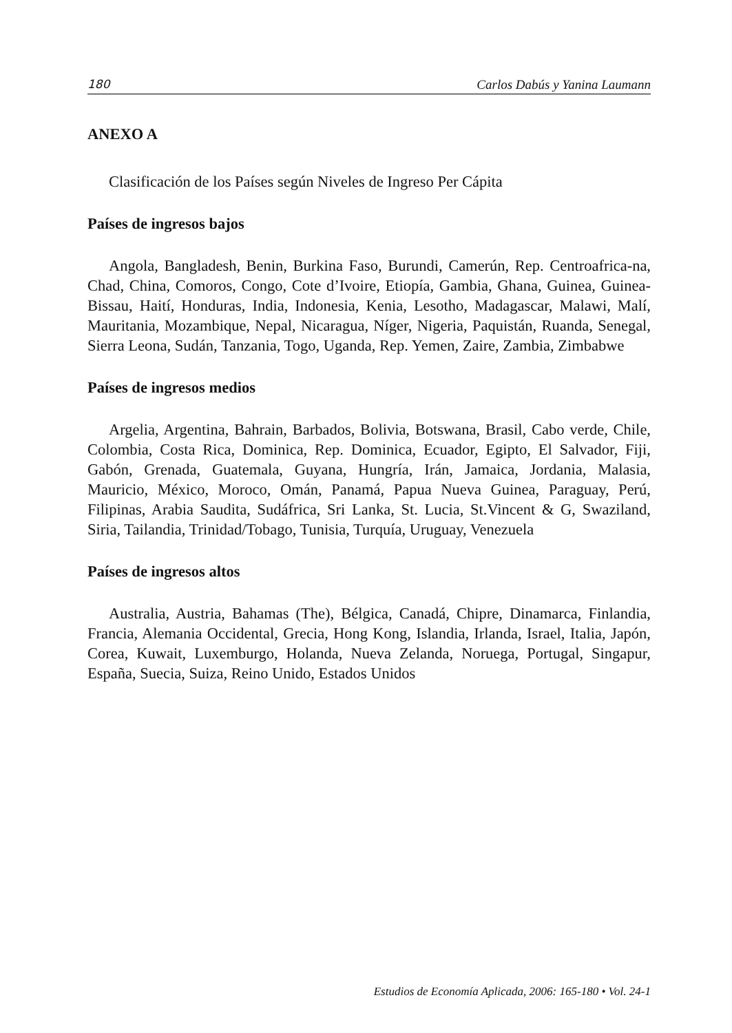180 Carlos Dabús y Yanina Laumann
ANEXO A
Clasificación de los Países según Niveles de Ingreso Per Cápita
Países de ingresos bajos
Angola, Bangladesh, Benin, Burkina Faso, Burundi, Camerún, Rep. Centroafrica-na, Chad, China, Comoros, Congo, Cote d’Ivoire, Etiopía, Gambia, Ghana, Guinea, Guinea-Bissau, Haití, Honduras, India, Indonesia, Kenia, Lesotho, Madagascar, Malawi, Malí, Mauritania, Mozambique, Nepal, Nicaragua, Níger, Nigeria, Paquistán, Ruanda, Senegal, Sierra Leona, Sudán, Tanzania, Togo, Uganda, Rep. Yemen, Zaire, Zambia, Zimbabwe
Países de ingresos medios
Argelia, Argentina, Bahrain, Barbados, Bolivia, Botswana, Brasil, Cabo verde, Chile, Colombia, Costa Rica, Dominica, Rep. Dominica, Ecuador, Egipto, El Salvador, Fiji, Gabón, Grenada, Guatemala, Guyana, Hungría, Irán, Jamaica, Jordania, Malasia, Mauricio, México, Moroco, Omán, Panamá, Papua Nueva Guinea, Paraguay, Perú, Filipinas, Arabia Saudita, Sudáfrica, Sri Lanka, St. Lucia, St.Vincent & G, Swaziland, Siria, Tailandia, Trinidad/Tobago, Tunisia, Turquía, Uruguay, Venezuela
Países de ingresos altos
Australia, Austria, Bahamas (The), Bélgica, Canadá, Chipre, Dinamarca, Finlandia, Francia, Alemania Occidental, Grecia, Hong Kong, Islandia, Irlanda, Israel, Italia, Japón, Corea, Kuwait, Luxemburgo, Holanda, Nueva Zelanda, Noruega, Portugal, Singapur, España, Suecia, Suiza, Reino Unido, Estados Unidos
Estudios de Economía Aplicada, 2006: 165-180 • Vol. 24-1